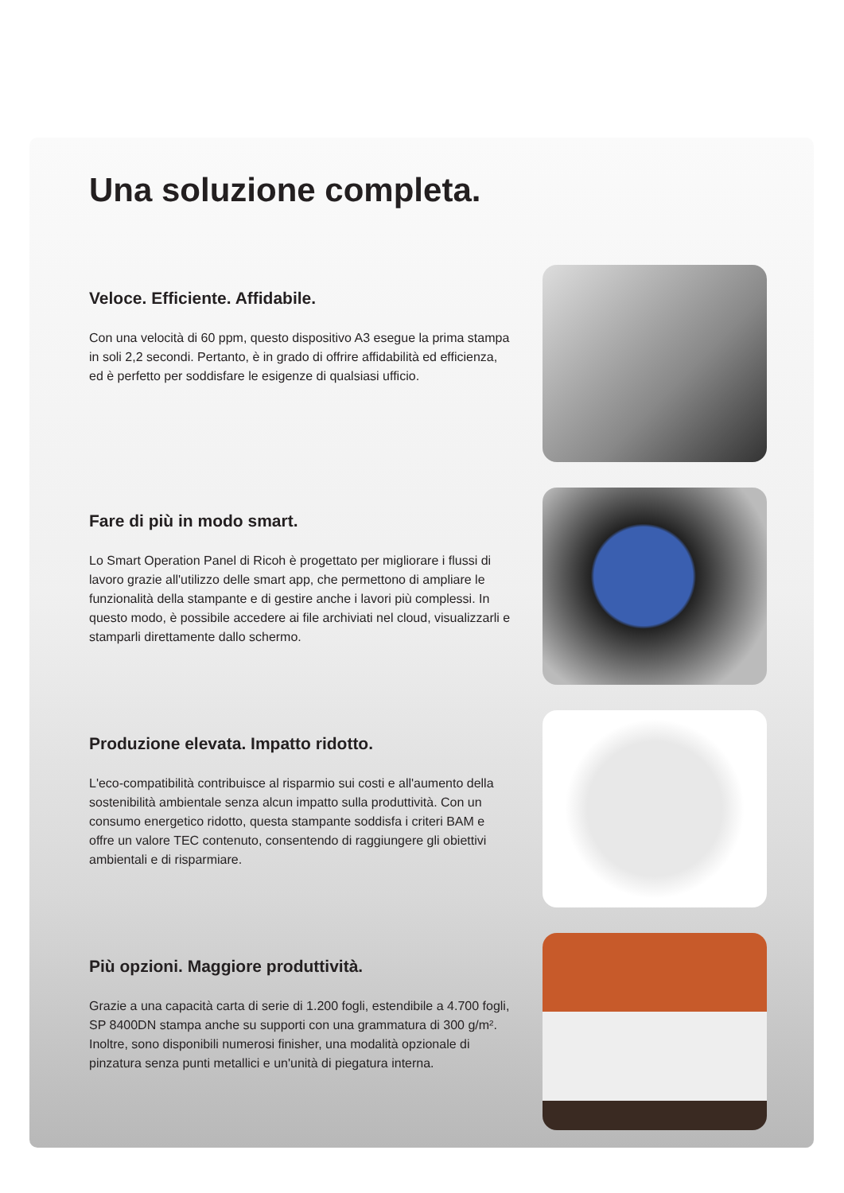Una soluzione completa.
Veloce. Efficiente. Affidabile.
Con una velocità di 60 ppm, questo dispositivo A3 esegue la prima stampa in soli 2,2 secondi. Pertanto, è in grado di offrire affidabilità ed efficienza, ed è perfetto per soddisfare le esigenze di qualsiasi ufficio.
Fare di più in modo smart.
Lo Smart Operation Panel di Ricoh è progettato per migliorare i flussi di lavoro grazie all'utilizzo delle smart app, che permettono di ampliare le funzionalità della stampante e di gestire anche i lavori più complessi. In questo modo, è possibile accedere ai file archiviati nel cloud, visualizzarli e stamparli direttamente dallo schermo.
Produzione elevata. Impatto ridotto.
L'eco-compatibilità contribuisce al risparmio sui costi e all'aumento della sostenibilità ambientale senza alcun impatto sulla produttività. Con un consumo energetico ridotto, questa stampante soddisfa i criteri BAM e offre un valore TEC contenuto, consentendo di raggiungere gli obiettivi ambientali e di risparmiare.
Più opzioni. Maggiore produttività.
Grazie a una capacità carta di serie di 1.200 fogli, estendibile a 4.700 fogli, SP 8400DN stampa anche su supporti con una grammatura di 300 g/m². Inoltre, sono disponibili numerosi finisher, una modalità opzionale di pinzatura senza punti metallici e un'unità di piegatura interna.